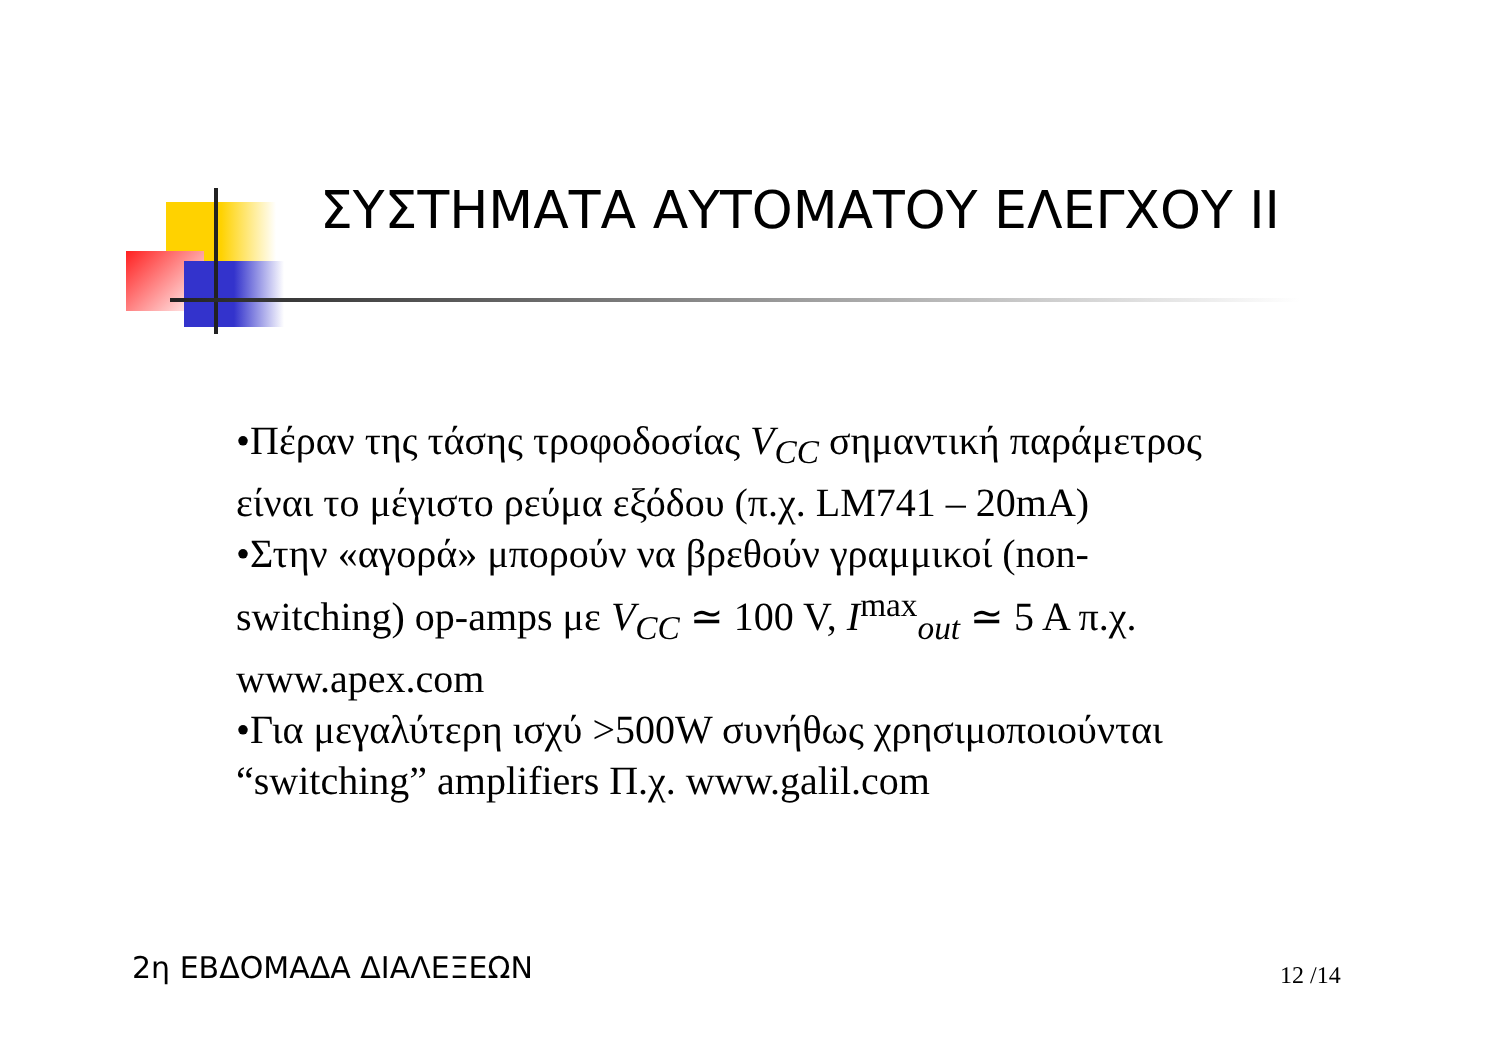ΣΥΣΤΗΜΑΤΑ ΑΥΤΟΜΑΤΟΥ ΕΛΕΓΧΟΥ II
•Πέραν της τάσης τροφοδοσίας V<sub>CC</sub> σημαντική παράμετρος είναι το μέγιστο ρεύμα εξόδου (π.χ. LM741 – 20mA)
•Στην «αγορά» μπορούν να βρεθούν γραμμικοί (non-switching) op-amps με V<sub>CC</sub> ≃ 100 V, I<sup>max</sup><sub>out</sub> ≃ 5 A π.χ. www.apex.com
•Για μεγαλύτερη ισχύ >500W συνήθως χρησιμοποιούνται “switching” amplifiers Π.χ. www.galil.com
2η ΕΒΔΟΜΑΔΑ ΔΙΑΛΕΞΕΩΝ 12 /14